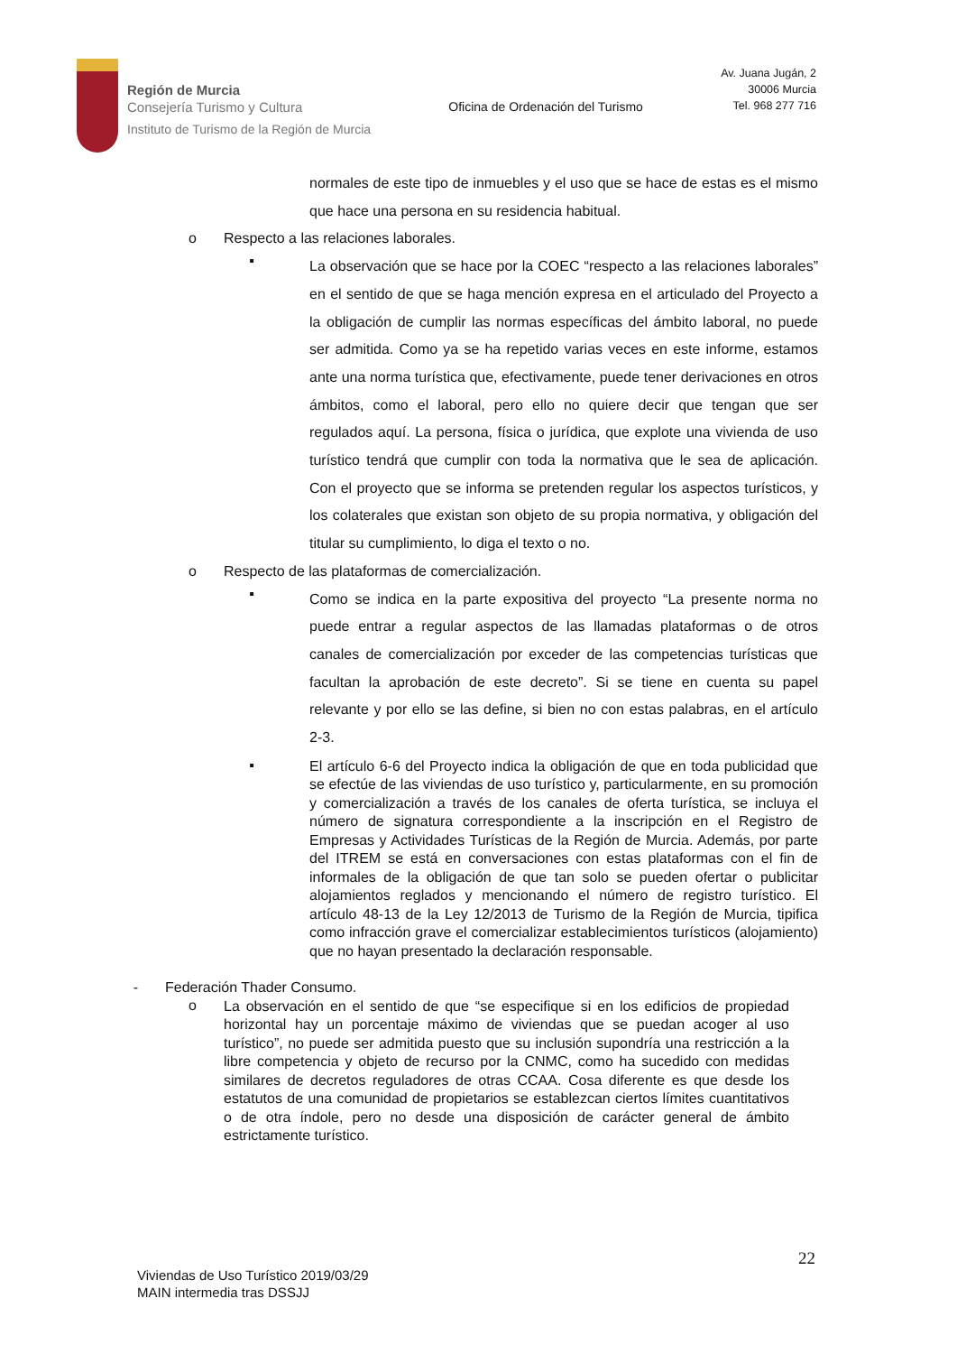Región de Murcia
Consejería Turismo y Cultura
Instituto de Turismo de la Región de Murcia
Oficina de Ordenación del Turismo
Av. Juana Jugán, 2
30006 Murcia
Tel. 968 277 716
normales de este tipo de inmuebles y el uso que se hace de estas es el mismo que hace una persona en su residencia habitual.
o Respecto a las relaciones laborales.
▪
La observación que se hace por la COEC “respecto a las relaciones laborales” en el sentido de que se haga mención expresa en el articulado del Proyecto a la obligación de cumplir las normas específicas del ámbito laboral, no puede ser admitida. Como ya se ha repetido varias veces en este informe, estamos ante una norma turística que, efectivamente, puede tener derivaciones en otros ámbitos, como el laboral, pero ello no quiere decir que tengan que ser regulados aquí. La persona, física o jurídica, que explote una vivienda de uso turístico tendrá que cumplir con toda la normativa que le sea de aplicación. Con el proyecto que se informa se pretenden regular los aspectos turísticos, y los colaterales que existan son objeto de su propia normativa, y obligación del titular su cumplimiento, lo diga el texto o no.
o Respecto de las plataformas de comercialización.
▪
Como se indica en la parte expositiva del proyecto “La presente norma no puede entrar a regular aspectos de las llamadas plataformas o de otros canales de comercialización por exceder de las competencias turísticas que facultan la aprobación de este decreto”. Si se tiene en cuenta su papel relevante y por ello se las define, si bien no con estas palabras, en el artículo 2-3.
▪
El artículo 6-6 del Proyecto indica la obligación de que en toda publicidad que se efectúe de las viviendas de uso turístico y, particularmente, en su promoción y comercialización a través de los canales de oferta turística, se incluya el número de signatura correspondiente a la inscripción en el Registro de Empresas y Actividades Turísticas de la Región de Murcia. Además, por parte del ITREM se está en conversaciones con estas plataformas con el fin de informales de la obligación de que tan solo se pueden ofertar o publicitar alojamientos reglados y mencionando el número de registro turístico. El artículo 48-13 de la Ley 12/2013 de Turismo de la Región de Murcia, tipifica como infracción grave el comercializar establecimientos turísticos (alojamiento) que no hayan presentado la declaración responsable.
- Federación Thader Consumo.
o
La observación en el sentido de que “se especifique si en los edificios de propiedad horizontal hay un porcentaje máximo de viviendas que se puedan acoger al uso turístico”, no puede ser admitida puesto que su inclusión supondría una restricción a la libre competencia y objeto de recurso por la CNMC, como ha sucedido con medidas similares de decretos reguladores de otras CCAA. Cosa diferente es que desde los estatutos de una comunidad de propietarios se establezcan ciertos límites cuantitativos o de otra índole, pero no desde una disposición de carácter general de ámbito estrictamente turístico.
22
Viviendas de Uso Turístico 2019/03/29
MAIN intermedia tras DSSJJ